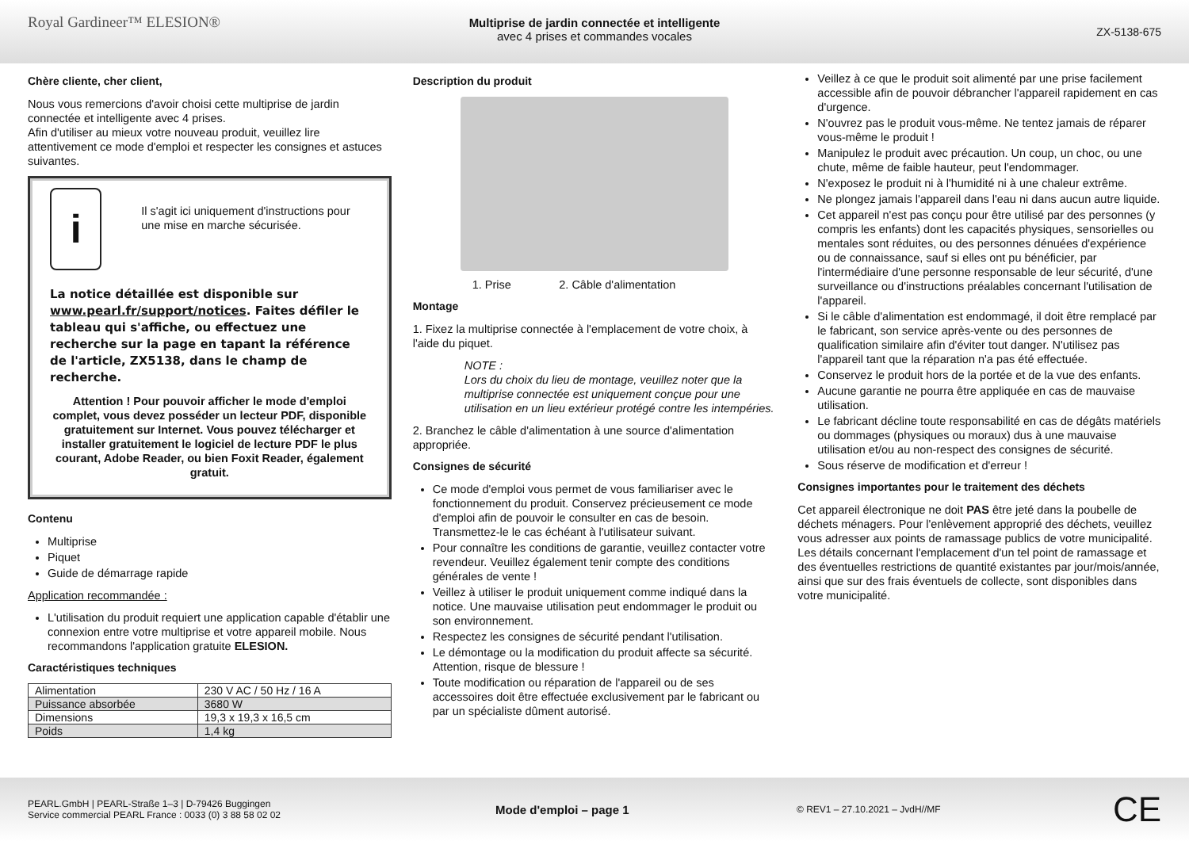Royal Gardineer™ ELESION®
Multiprise de jardin connectée et intelligente
avec 4 prises et commandes vocales
ZX-5138-675
Chère cliente, cher client,
Nous vous remercions d'avoir choisi cette multiprise de jardin connectée et intelligente avec 4 prises.
Afin d'utiliser au mieux votre nouveau produit, veuillez lire attentivement ce mode d'emploi et respecter les consignes et astuces suivantes.
i
Il s'agit ici uniquement d'instructions pour une mise en marche sécurisée.
La notice détaillée est disponible sur www.pearl.fr/support/notices. Faites défiler le tableau qui s'affiche, ou effectuez une recherche sur la page en tapant la référence de l'article, ZX5138, dans le champ de recherche.
Attention ! Pour pouvoir afficher le mode d'emploi complet, vous devez posséder un lecteur PDF, disponible gratuitement sur Internet. Vous pouvez télécharger et installer gratuitement le logiciel de lecture PDF le plus courant, Adobe Reader, ou bien Foxit Reader, également gratuit.
Contenu
Multiprise
Piquet
Guide de démarrage rapide
Application recommandée :
L'utilisation du produit requiert une application capable d'établir une connexion entre votre multiprise et votre appareil mobile. Nous recommandons l'application gratuite ELESION.
Caractéristiques techniques
| Alimentation | 230 V AC / 50 Hz / 16 A |
| Puissance absorbée | 3680 W |
| Dimensions | 19,3 x 19,3 x 16,5 cm |
| Poids | 1,4 kg |
Description du produit
1. Prise 2. Câble d'alimentation
Montage
1. Fixez la multiprise connectée à l'emplacement de votre choix, à l'aide du piquet.
NOTE :
Lors du choix du lieu de montage, veuillez noter que la multiprise connectée est uniquement conçue pour une utilisation en un lieu extérieur protégé contre les intempéries.
2. Branchez le câble d'alimentation à une source d'alimentation appropriée.
Consignes de sécurité
Ce mode d'emploi vous permet de vous familiariser avec le fonctionnement du produit. Conservez précieusement ce mode d'emploi afin de pouvoir le consulter en cas de besoin. Transmettez-le le cas échéant à l'utilisateur suivant.
Pour connaître les conditions de garantie, veuillez contacter votre revendeur. Veuillez également tenir compte des conditions générales de vente !
Veillez à utiliser le produit uniquement comme indiqué dans la notice. Une mauvaise utilisation peut endommager le produit ou son environnement.
Respectez les consignes de sécurité pendant l'utilisation.
Le démontage ou la modification du produit affecte sa sécurité. Attention, risque de blessure !
Toute modification ou réparation de l'appareil ou de ses accessoires doit être effectuée exclusivement par le fabricant ou par un spécialiste dûment autorisé.
Veillez à ce que le produit soit alimenté par une prise facilement accessible afin de pouvoir débrancher l'appareil rapidement en cas d'urgence.
N'ouvrez pas le produit vous-même. Ne tentez jamais de réparer vous-même le produit !
Manipulez le produit avec précaution. Un coup, un choc, ou une chute, même de faible hauteur, peut l'endommager.
N'exposez le produit ni à l'humidité ni à une chaleur extrême.
Ne plongez jamais l'appareil dans l'eau ni dans aucun autre liquide.
Cet appareil n'est pas conçu pour être utilisé par des personnes (y compris les enfants) dont les capacités physiques, sensorielles ou mentales sont réduites, ou des personnes dénuées d'expérience ou de connaissance, sauf si elles ont pu bénéficier, par l'intermédiaire d'une personne responsable de leur sécurité, d'une surveillance ou d'instructions préalables concernant l'utilisation de l'appareil.
Si le câble d'alimentation est endommagé, il doit être remplacé par le fabricant, son service après-vente ou des personnes de qualification similaire afin d'éviter tout danger. N'utilisez pas l'appareil tant que la réparation n'a pas été effectuée.
Conservez le produit hors de la portée et de la vue des enfants.
Aucune garantie ne pourra être appliquée en cas de mauvaise utilisation.
Le fabricant décline toute responsabilité en cas de dégâts matériels ou dommages (physiques ou moraux) dus à une mauvaise utilisation et/ou au non-respect des consignes de sécurité.
Sous réserve de modification et d'erreur !
Consignes importantes pour le traitement des déchets
Cet appareil électronique ne doit PAS être jeté dans la poubelle de déchets ménagers. Pour l'enlèvement approprié des déchets, veuillez vous adresser aux points de ramassage publics de votre municipalité.
Les détails concernant l'emplacement d'un tel point de ramassage et des éventuelles restrictions de quantité existantes par jour/mois/année, ainsi que sur des frais éventuels de collecte, sont disponibles dans votre municipalité.
PEARL.GmbH | PEARL-Straße 1–3 | D-79426 Buggingen
Service commercial PEARL France : 0033 (0) 3 88 58 02 02
Mode d'emploi – page 1
© REV1 – 27.10.2021 – JvdH//MF
CE